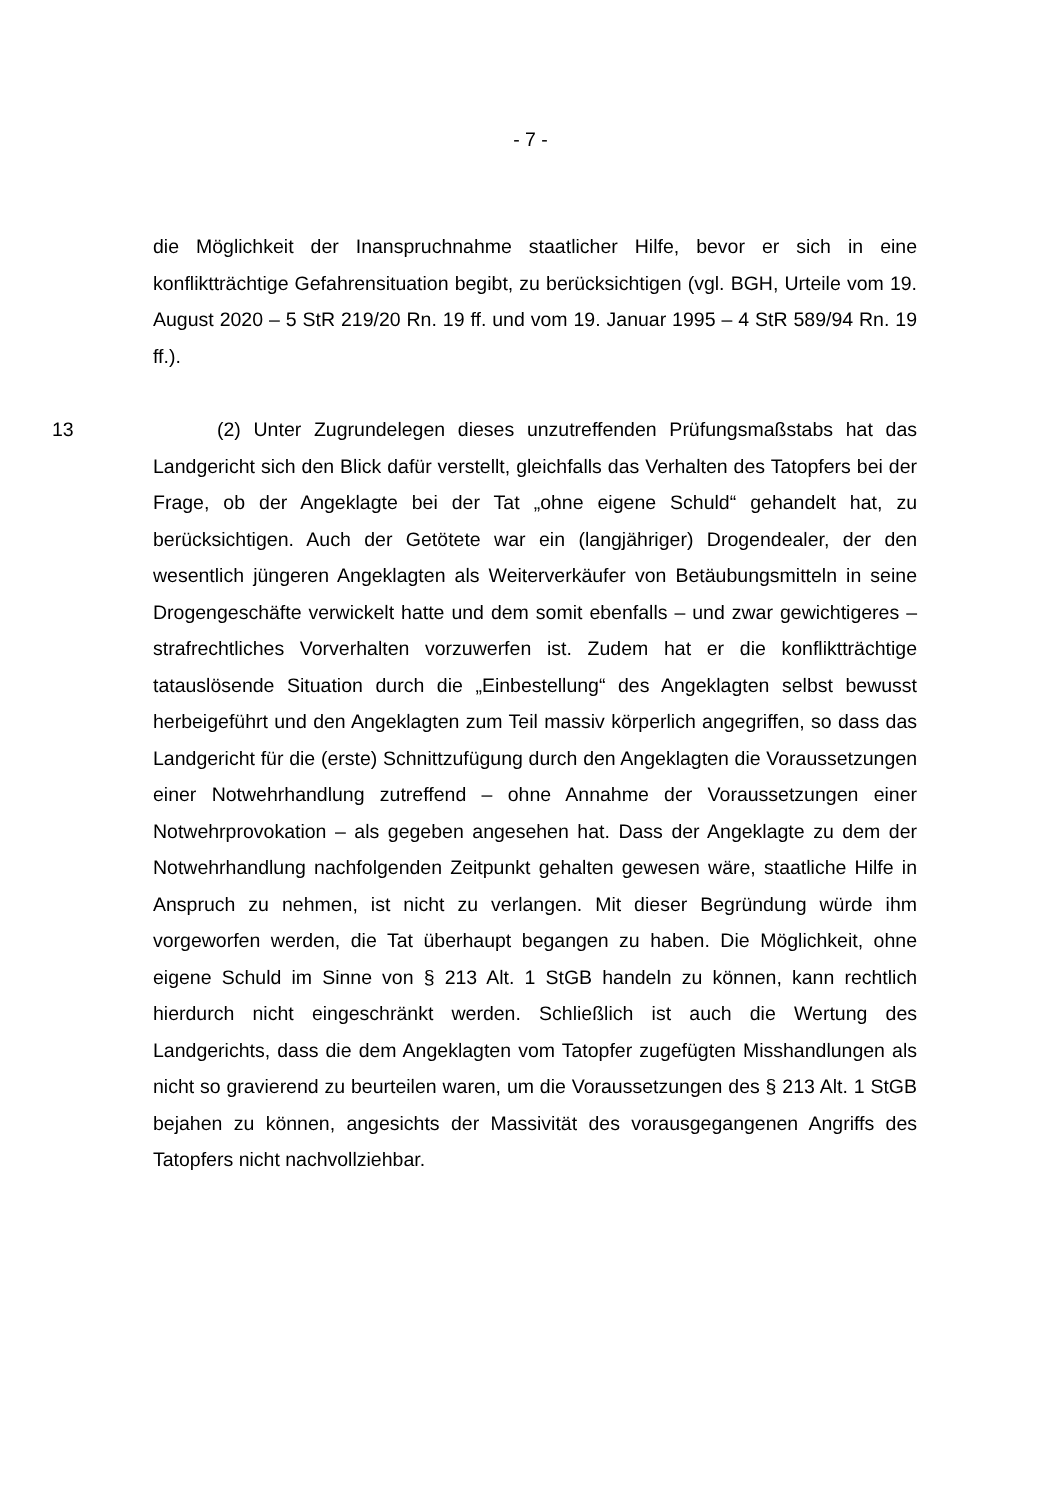- 7 -
die Möglichkeit der Inanspruchnahme staatlicher Hilfe, bevor er sich in eine konfliktträchtige Gefahrensituation begibt, zu berücksichtigen (vgl. BGH, Urteile vom 19. August 2020 – 5 StR 219/20 Rn. 19 ff. und vom 19. Januar 1995 – 4 StR 589/94 Rn. 19 ff.).
13 (2) Unter Zugrundelegen dieses unzutreffenden Prüfungsmaßstabs hat das Landgericht sich den Blick dafür verstellt, gleichfalls das Verhalten des Tatopfers bei der Frage, ob der Angeklagte bei der Tat „ohne eigene Schuld“ gehandelt hat, zu berücksichtigen. Auch der Getötete war ein (langjähriger) Drogendealer, der den wesentlich jüngeren Angeklagten als Weiterverkäufer von Betäubungsmitteln in seine Drogengeschäfte verwickelt hatte und dem somit ebenfalls – und zwar gewichtigeres – strafrechtliches Vorverhalten vorzuwerfen ist. Zudem hat er die konfliktträchtige tatauslösende Situation durch die „Einbestellung“ des Angeklagten selbst bewusst herbeigeführt und den Angeklagten zum Teil massiv körperlich angegriffen, so dass das Landgericht für die (erste) Schnittzufügung durch den Angeklagten die Voraussetzungen einer Notwehrhandlung zutreffend – ohne Annahme der Voraussetzungen einer Notwehrprovokation – als gegeben angesehen hat. Dass der Angeklagte zu dem der Notwehrhandlung nachfolgenden Zeitpunkt gehalten gewesen wäre, staatliche Hilfe in Anspruch zu nehmen, ist nicht zu verlangen. Mit dieser Begründung würde ihm vorgeworfen werden, die Tat überhaupt begangen zu haben. Die Möglichkeit, ohne eigene Schuld im Sinne von § 213 Alt. 1 StGB handeln zu können, kann rechtlich hierdurch nicht eingeschränkt werden. Schließlich ist auch die Wertung des Landgerichts, dass die dem Angeklagten vom Tatopfer zugefügten Misshandlungen als nicht so gravierend zu beurteilen waren, um die Voraussetzungen des § 213 Alt. 1 StGB bejahen zu können, angesichts der Massivität des vorausgegangenen Angriffs des Tatopfers nicht nachvollziehbar.